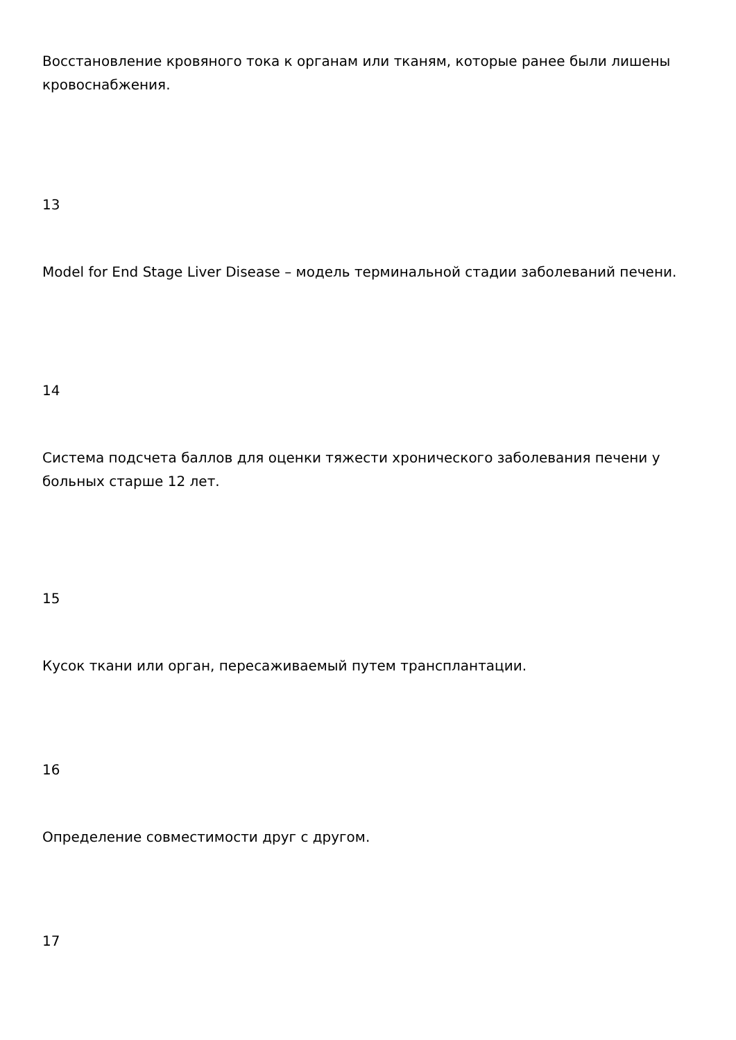Восстановление кровяного тока к органам или тканям, которые ранее были лишены кровоснабжения.
13
Model for End Stage Liver Disease – модель терминальной стадии заболеваний печени.
14
Система подсчета баллов для оценки тяжести хронического заболевания печени у больных старше 12 лет.
15
Кусок ткани или орган, пересаживаемый путем трансплантации.
16
Определение совместимости друг с другом.
17